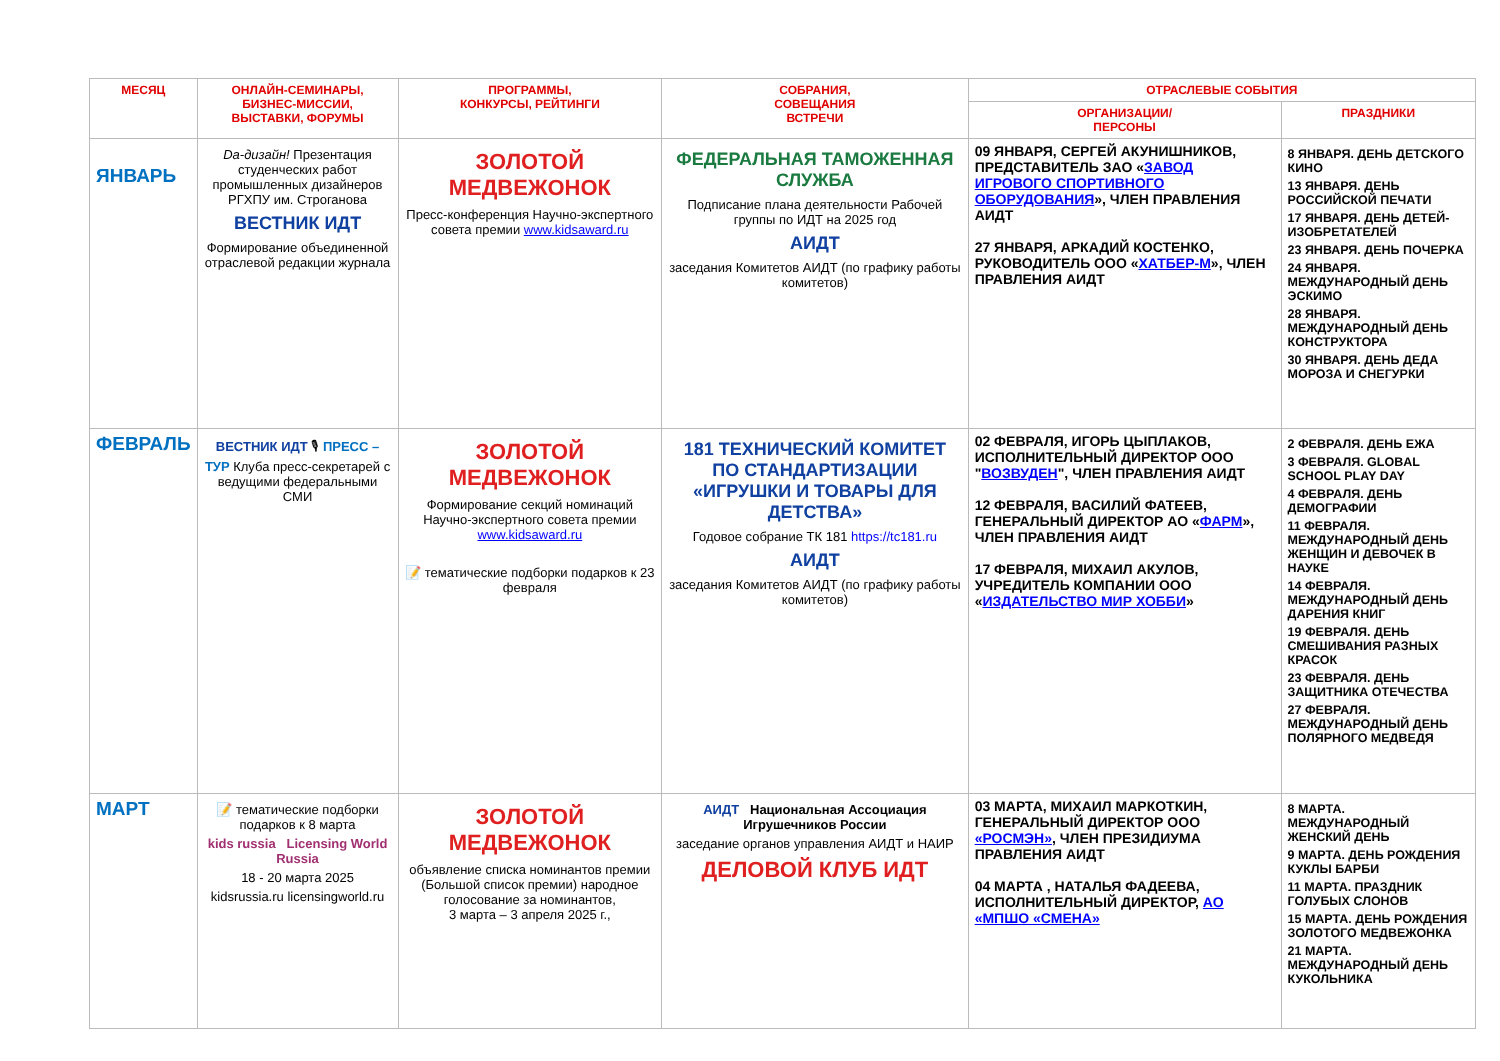| МЕСЯЦ | ОНЛАЙН-СЕМИНАРЫ, БИЗНЕС-МИССИИ, ВЫСТАВКИ, ФОРУМЫ | ПРОГРАММЫ, КОНКУРСЫ, РЕЙТИНГИ | СОБРАНИЯ, СОВЕЩАНИЯ ВСТРЕЧИ | ОТРАСЛЕВЫЕ СОБЫТИЯ | |
| --- | --- | --- | --- | --- | --- |
| | | | | ОРГАНИЗАЦИИ/ ПЕРСОНЫ | ПРАЗДНИКИ |
| ЯНВАРЬ | Da-дизайн! Презентация студенческих работ промышленных дизайнеров РГХПУ им. Строганова ВЕСТНИК ИДТ Формирование объединенной отраслевой редакции журнала | ЗОЛОТОЙ МЕДВЕЖОНОК Пресс-конференция Научно-экспертного совета премии www.kidsaward.ru | ФЕДЕРАЛЬНАЯ ТАМОЖЕННАЯ СЛУЖБА Подписание плана деятельности Рабочей группы по ИДТ на 2025 год АИДТ заседания Комитетов АИДТ (по графику работы комитетов) | 09 ЯНВАРЯ, СЕРГЕЙ АКУНИШНИКОВ, ПРЕДСТАВИТЕЛЬ ЗАО « ЗАВОД ИГРОВОГО СПОРТИВНОГО ОБОРУДОВАНИЯ », ЧЛЕН ПРАВЛЕНИЯ АИДТ 27 ЯНВАРЯ, АРКАДИЙ КОСТЕНКО, РУКОВОДИТЕЛЬ ООО « ХАТБЕР-М », ЧЛЕН ПРАВЛЕНИЯ АИДТ | 8 ЯНВАРЯ. ДЕНЬ ДЕТСКОГО КИНО 13 ЯНВАРЯ. ДЕНЬ РОССИЙСКОЙ ПЕЧАТИ 17 ЯНВАРЯ. ДЕНЬ ДЕТЕЙ-ИЗОБРЕТАТЕЛЕЙ 23 ЯНВАРЯ. ДЕНЬ ПОЧЕРКА 24 ЯНВАРЯ. МЕЖДУНАРОДНЫЙ ДЕНЬ ЭСКИМО 28 ЯНВАРЯ. МЕЖДУНАРОДНЫЙ ДЕНЬ КОНСТРУКТОРА 30 ЯНВАРЯ. ДЕНЬ ДЕДА МОРОЗА И СНЕГУРКИ |
| ФЕВРАЛЬ | ВЕСТНИК ИДТ 🎙 ПРЕСС – ТУР Клуба пресс-секретарей с ведущими федеральными СМИ | ЗОЛОТОЙ МЕДВЕЖОНОК Формирование секций номинаций Научно-экспертного совета премии www.kidsaward.ru 📝 тематические подборки подарков к 23 февраля | 181 ТЕХНИЧЕСКИЙ КОМИТЕТ ПО СТАНДАРТИЗАЦИИ «ИГРУШКИ И ТОВАРЫ ДЛЯ ДЕТСТВА» Годовое собрание ТК 181 https://tc181.ru АИДТ заседания Комитетов АИДТ (по графику работы комитетов) | 02 ФЕВРАЛЯ, ИГОРЬ ЦЫПЛАКОВ, ИСПОЛНИТЕЛЬНЫЙ ДИРЕКТОР ООО " ВОЗВУДЕН ", ЧЛЕН ПРАВЛЕНИЯ АИДТ 12 ФЕВРАЛЯ, ВАСИЛИЙ ФАТЕЕВ, ГЕНЕРАЛЬНЫЙ ДИРЕКТОР АО « ФАРМ », ЧЛЕН ПРАВЛЕНИЯ АИДТ 17 ФЕВРАЛЯ, МИХАИЛ АКУЛОВ, УЧРЕДИТЕЛЬ КОМПАНИИ ООО « ИЗДАТЕЛЬСТВО МИР ХОББИ » | 2 ФЕВРАЛЯ. ДЕНЬ ЕЖА 3 ФЕВРАЛЯ. GLOBAL SCHOOL PLAY DAY 4 ФЕВРАЛЯ. ДЕНЬ ДЕМОГРАФИИ 11 ФЕВРАЛЯ. МЕЖДУНАРОДНЫЙ ДЕНЬ ЖЕНЩИН И ДЕВОЧЕК В НАУКЕ 14 ФЕВРАЛЯ. МЕЖДУНАРОДНЫЙ ДЕНЬ ДАРЕНИЯ КНИГ 19 ФЕВРАЛЯ. ДЕНЬ СМЕШИВАНИЯ РАЗНЫХ КРАСОК 23 ФЕВРАЛЯ. ДЕНЬ ЗАЩИТНИКА ОТЕЧЕСТВА 27 ФЕВРАЛЯ. МЕЖДУНАРОДНЫЙ ДЕНЬ ПОЛЯРНОГО МЕДВЕДЯ |
| МАРТ | 📝 тематические подборки подарков к 8 марта kids russia Licensing World Russia 18 - 20 марта 2025 kidsrussia.ru licensingworld.ru | ЗОЛОТОЙ МЕДВЕЖОНОК объявление списка номинантов премии (Большой список премии) народное голосование за номинантов, 3 марта – 3 апреля 2025 г., | АИДТ Национальная Ассоциация Игрушечников России заседание органов управления АИДТ и НАИР ДЕЛОВОЙ КЛУБ ИДТ | 03 МАРТА, МИХАИЛ МАРКОТКИН, ГЕНЕРАЛЬНЫЙ ДИРЕКТОР ООО «РОСМЭН» , ЧЛЕН ПРЕЗИДИУМА ПРАВЛЕНИЯ АИДТ 04 МАРТА , НАТАЛЬЯ ФАДЕЕВА, ИСПОЛНИТЕЛЬНЫЙ ДИРЕКТОР, АО «МПШО «СМЕНА» | 8 МАРТА. МЕЖДУНАРОДНЫЙ ЖЕНСКИЙ ДЕНЬ 9 МАРТА. ДЕНЬ РОЖДЕНИЯ КУКЛЫ БАРБИ 11 МАРТА. ПРАЗДНИК ГОЛУБЫХ СЛОНОВ 15 МАРТА. ДЕНЬ РОЖДЕНИЯ ЗОЛОТОГО МЕДВЕЖОНКА 21 МАРТА. МЕЖДУНАРОДНЫЙ ДЕНЬ КУКОЛЬНИКА |